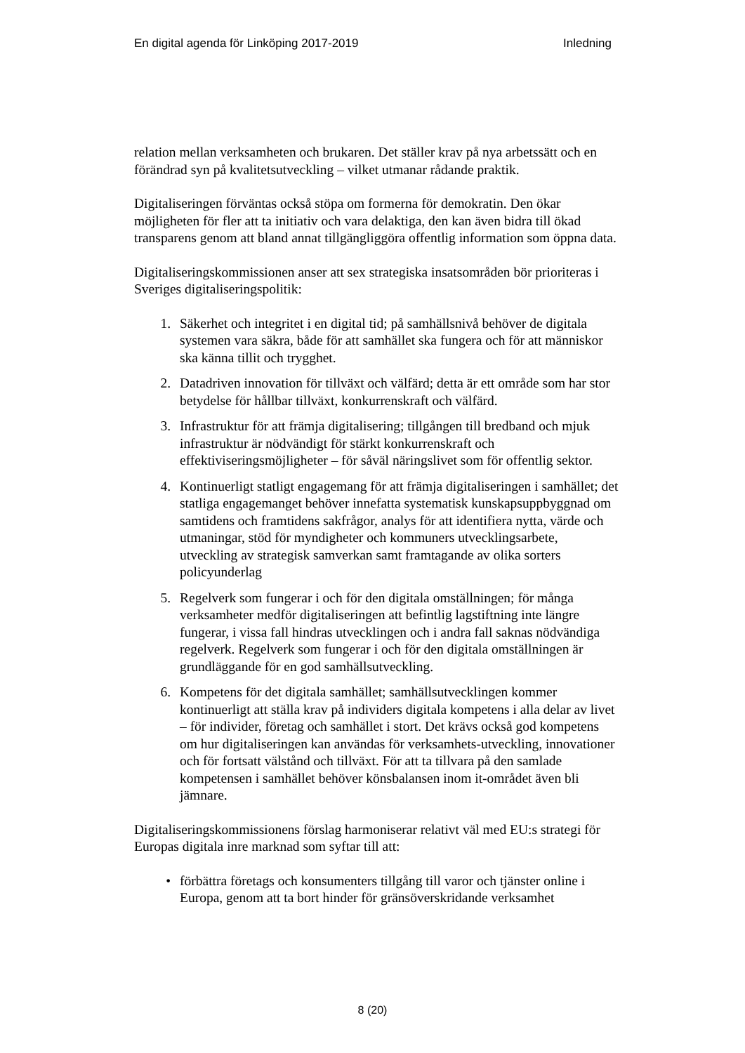En digital agenda för Linköping 2017-2019
Inledning
relation mellan verksamheten och brukaren. Det ställer krav på nya arbetssätt och en förändrad syn på kvalitetsutveckling – vilket utmanar rådande praktik.
Digitaliseringen förväntas också stöpa om formerna för demokratin. Den ökar möjligheten för fler att ta initiativ och vara delaktiga, den kan även bidra till ökad transparens genom att bland annat tillgängliggöra offentlig information som öppna data.
Digitaliseringskommissionen anser att sex strategiska insatsområden bör prioriteras i Sveriges digitaliseringspolitik:
1. Säkerhet och integritet i en digital tid; på samhällsnivå behöver de digitala systemen vara säkra, både för att samhället ska fungera och för att människor ska känna tillit och trygghet.
2. Datadriven innovation för tillväxt och välfärd; detta är ett område som har stor betydelse för hållbar tillväxt, konkurrenskraft och välfärd.
3. Infrastruktur för att främja digitalisering; tillgången till bredband och mjuk infrastruktur är nödvändigt för stärkt konkurrenskraft och effektiviseringsmöjligheter – för såväl näringslivet som för offentlig sektor.
4. Kontinuerligt statligt engagemang för att främja digitaliseringen i samhället; det statliga engagemanget behöver innefatta systematisk kunskapsuppbyggnad om samtidens och framtidens sakfrågor, analys för att identifiera nytta, värde och utmaningar, stöd för myndigheter och kommuners utvecklingsarbete, utveckling av strategisk samverkan samt framtagande av olika sorters policyunderlag
5. Regelverk som fungerar i och för den digitala omställningen; för många verksamheter medför digitaliseringen att befintlig lagstiftning inte längre fungerar, i vissa fall hindras utvecklingen och i andra fall saknas nödvändiga regelverk. Regelverk som fungerar i och för den digitala omställningen är grundläggande för en god samhällsutveckling.
6. Kompetens för det digitala samhället; samhällsutvecklingen kommer kontinuerligt att ställa krav på individers digitala kompetens i alla delar av livet – för individer, företag och samhället i stort. Det krävs också god kompetens om hur digitaliseringen kan användas för verksamhets-utveckling, innovationer och för fortsatt välstånd och tillväxt. För att ta tillvara på den samlade kompetensen i samhället behöver könsbalansen inom it-området även bli jämnare.
Digitaliseringskommissionens förslag harmoniserar relativt väl med EU:s strategi för Europas digitala inre marknad som syftar till att:
• förbättra företags och konsumenters tillgång till varor och tjänster online i Europa, genom att ta bort hinder för gränsöverskridande verksamhet
8 (20)